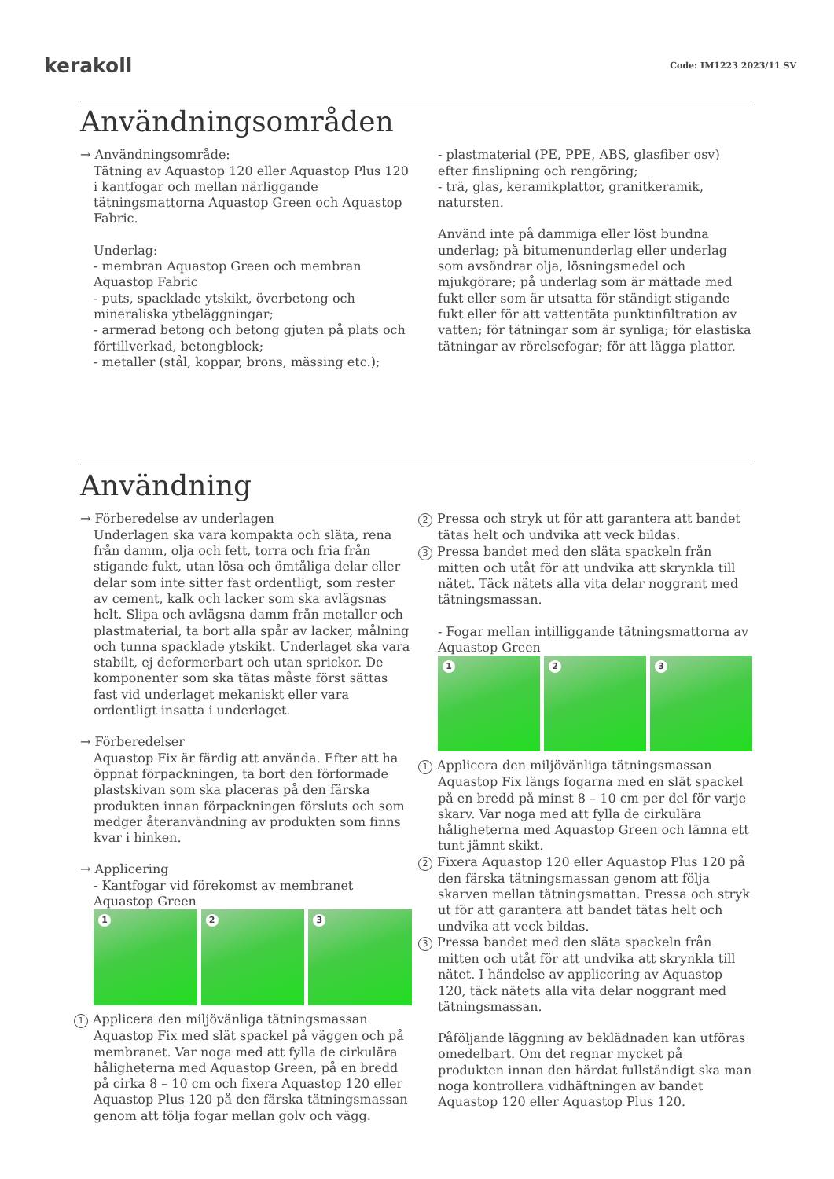kerakoll Code: IM1223 2023/11 SV
Användningsområden
→ Användningsområde:
Tätning av Aquastop 120 eller Aquastop Plus 120 i kantfogar och mellan närliggande tätningsmattorna Aquastop Green och Aquastop Fabric.
Underlag:
- membran Aquastop Green och membran Aquastop Fabric
- puts, spacklade ytskikt, överbetong och mineraliska ytbeläggningar;
- armerad betong och betong gjuten på plats och förtillverkad, betongblock;
- metaller (stål, koppar, brons, mässing etc.);
- plastmaterial (PE, PPE, ABS, glasfiber osv) efter finslipning och rengöring;
- trä, glas, keramikplattor, granitkeramik, natursten.
Använd inte på dammiga eller löst bundna underlag; på bitumenunderlag eller underlag som avsöndrar olja, lösningsmedel och mjukgörare; på underlag som är mättade med fukt eller som är utsatta för ständigt stigande fukt eller för att vattentäta punktinfiltration av vatten; för tätningar som är synliga; för elastiska tätningar av rörelsefogar; för att lägga plattor.
Användning
→ Förberedelse av underlagen
Underlagen ska vara kompakta och släta, rena från damm, olja och fett, torra och fria från stigande fukt, utan lösa och ömtåliga delar eller delar som inte sitter fast ordentligt, som rester av cement, kalk och lacker som ska avlägsnas helt. Slipa och avlägsna damm från metaller och plastmaterial, ta bort alla spår av lacker, målning och tunna spacklade ytskikt. Underlaget ska vara stabilt, ej deformerbart och utan sprickor. De komponenter som ska tätas måste först sättas fast vid underlaget mekaniskt eller vara ordentligt insatta i underlaget.
→ Förberedelser
Aquastop Fix är färdig att använda. Efter att ha öppnat förpackningen, ta bort den förformade plastskivan som ska placeras på den färska produkten innan förpackningen försluts och som medger återanvändning av produkten som finns kvar i hinken.
→ Applicering
- Kantfogar vid förekomst av membranet Aquastop Green
1
2
3
1 Applicera den miljövänliga tätningsmassan Aquastop Fix med slät spackel på väggen och på membranet. Var noga med att fylla de cirkulära håligheterna med Aquastop Green, på en bredd på cirka 8 – 10 cm och fixera Aquastop 120 eller Aquastop Plus 120 på den färska tätningsmassan genom att följa fogar mellan golv och vägg.
2 Pressa och stryk ut för att garantera att bandet tätas helt och undvika att veck bildas.
3 Pressa bandet med den släta spackeln från mitten och utåt för att undvika att skrynkla till nätet. Täck nätets alla vita delar noggrant med tätningsmassan.
- Fogar mellan intilliggande tätningsmattorna av Aquastop Green
1
2
3
1 Applicera den miljövänliga tätningsmassan Aquastop Fix längs fogarna med en slät spackel på en bredd på minst 8 – 10 cm per del för varje skarv. Var noga med att fylla de cirkulära håligheterna med Aquastop Green och lämna ett tunt jämnt skikt.
2 Fixera Aquastop 120 eller Aquastop Plus 120 på den färska tätningsmassan genom att följa skarven mellan tätningsmattan. Pressa och stryk ut för att garantera att bandet tätas helt och undvika att veck bildas.
3 Pressa bandet med den släta spackeln från mitten och utåt för att undvika att skrynkla till nätet. I händelse av applicering av Aquastop 120, täck nätets alla vita delar noggrant med tätningsmassan.
Påföljande läggning av beklädnaden kan utföras omedelbart. Om det regnar mycket på produkten innan den härdat fullständigt ska man noga kontrollera vidhäftningen av bandet Aquastop 120 eller Aquastop Plus 120.